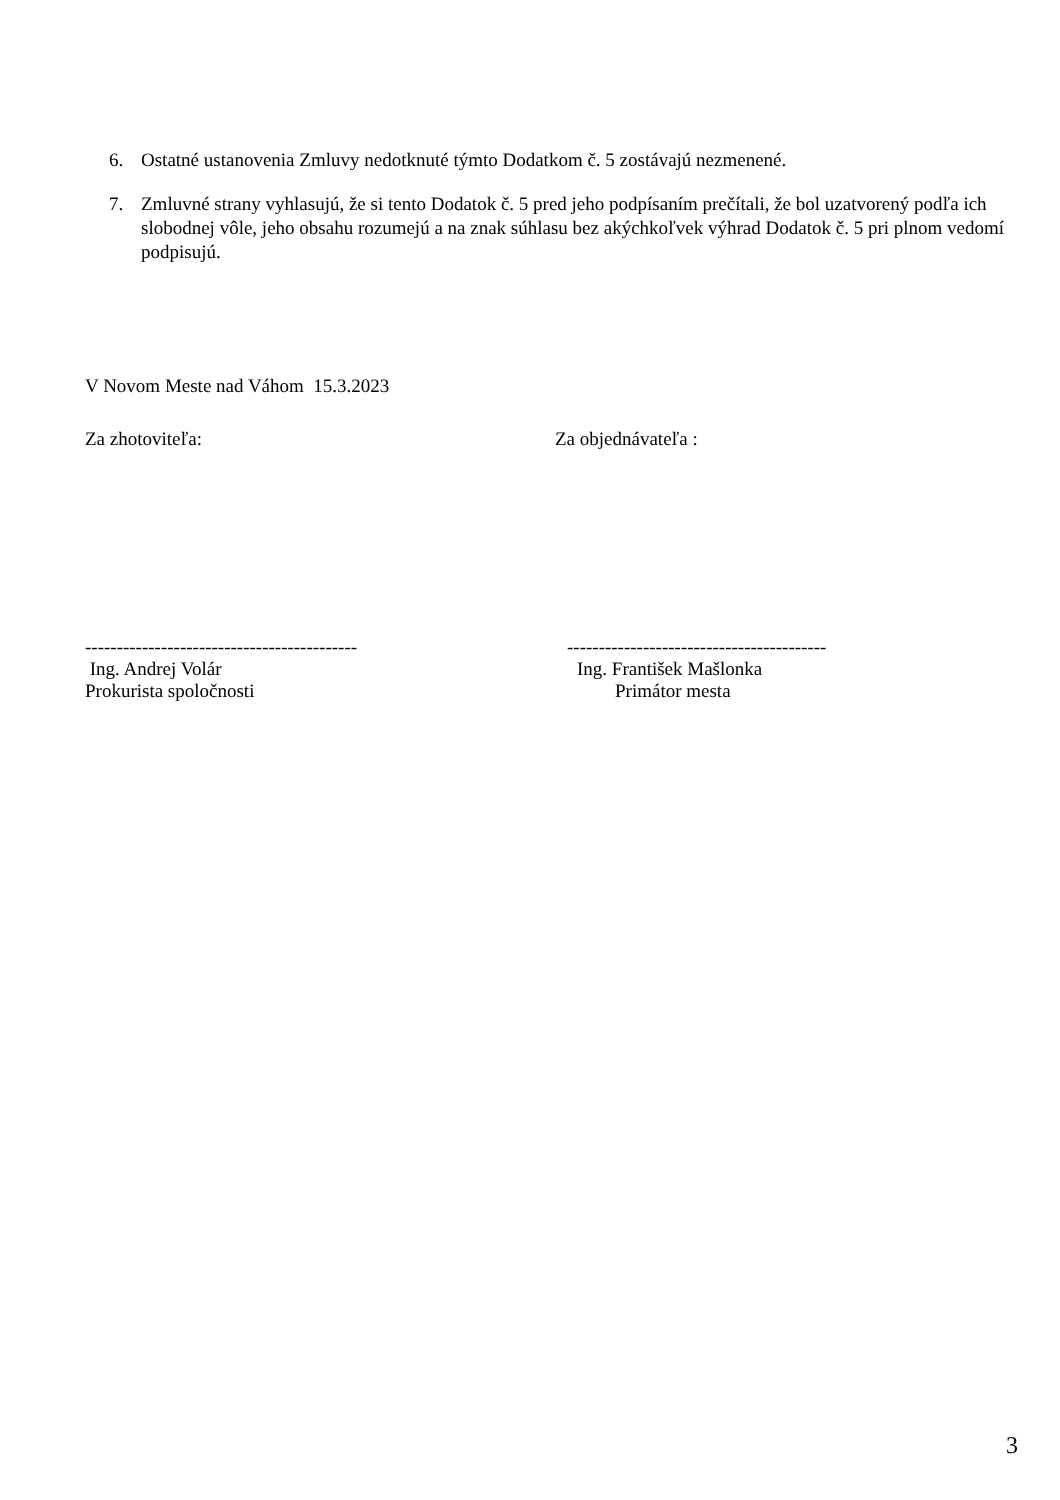6. Ostatné ustanovenia Zmluvy nedotknuté týmto Dodatkom č. 5 zostávajú nezmenené.
7. Zmluvné strany vyhlasujú, že si tento Dodatok č. 5 pred jeho podpísaním prečítali, že bol uzatvorený podľa ich slobodnej vôle, jeho obsahu rozumejú a na znak súhlasu bez akýchkoľvek výhrad Dodatok č. 5 pri plnom vedomí podpisujú.
V Novom Meste nad Váhom 15.3.2023
Za zhotoviteľa: Za objednávateľa :
-------------------------------------------
-----------------------------------------
Ing. Andrej Volár
Prokurista spoločnosti
Ing. František Mašlonka
Primátor mesta
3